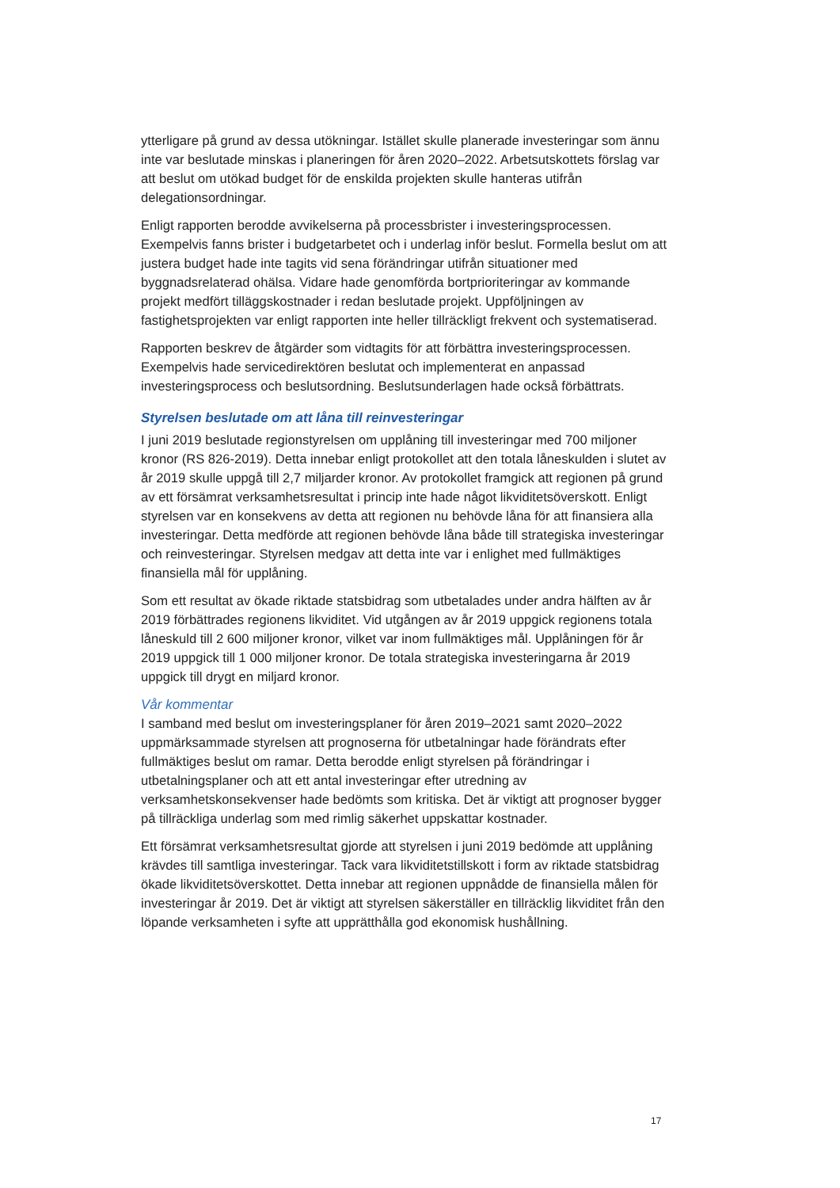ytterligare på grund av dessa utökningar. Istället skulle planerade investeringar som ännu inte var beslutade minskas i planeringen för åren 2020–2022. Arbetsutskottets förslag var att beslut om utökad budget för de enskilda projekten skulle hanteras utifrån delegationsordningar.
Enligt rapporten berodde avvikelserna på processbrister i investeringsprocessen. Exempelvis fanns brister i budgetarbetet och i underlag inför beslut. Formella beslut om att justera budget hade inte tagits vid sena förändringar utifrån situationer med byggnadsrelaterad ohälsa. Vidare hade genomförda bortprioriteringar av kommande projekt medfört tilläggskostnader i redan beslutade projekt. Uppföljningen av fastighetsprojekten var enligt rapporten inte heller tillräckligt frekvent och systematiserad.
Rapporten beskrev de åtgärder som vidtagits för att förbättra investeringsprocessen. Exempelvis hade servicedirektören beslutat och implementerat en anpassad investeringsprocess och beslutsordning. Beslutsunderlagen hade också förbättrats.
Styrelsen beslutade om att låna till reinvesteringar
I juni 2019 beslutade regionstyrelsen om upplåning till investeringar med 700 miljoner kronor (RS 826-2019). Detta innebar enligt protokollet att den totala låneskulden i slutet av år 2019 skulle uppgå till 2,7 miljarder kronor. Av protokollet framgick att regionen på grund av ett försämrat verksamhetsresultat i princip inte hade något likviditetsöverskott. Enligt styrelsen var en konsekvens av detta att regionen nu behövde låna för att finansiera alla investeringar. Detta medförde att regionen behövde låna både till strategiska investeringar och reinvesteringar. Styrelsen medgav att detta inte var i enlighet med fullmäktiges finansiella mål för upplåning.
Som ett resultat av ökade riktade statsbidrag som utbetalades under andra hälften av år 2019 förbättrades regionens likviditet. Vid utgången av år 2019 uppgick regionens totala låneskuld till 2 600 miljoner kronor, vilket var inom fullmäktiges mål. Upplåningen för år 2019 uppgick till 1 000 miljoner kronor. De totala strategiska investeringarna år 2019 uppgick till drygt en miljard kronor.
Vår kommentar
I samband med beslut om investeringsplaner för åren 2019–2021 samt 2020–2022 uppmärksammade styrelsen att prognoserna för utbetalningar hade förändrats efter fullmäktiges beslut om ramar. Detta berodde enligt styrelsen på förändringar i utbetalningsplaner och att ett antal investeringar efter utredning av verksamhetskonsekvenser hade bedömts som kritiska. Det är viktigt att prognoser bygger på tillräckliga underlag som med rimlig säkerhet uppskattar kostnader.
Ett försämrat verksamhetsresultat gjorde att styrelsen i juni 2019 bedömde att upplåning krävdes till samtliga investeringar. Tack vara likviditetstillskott i form av riktade statsbidrag ökade likviditetsöverskottet. Detta innebar att regionen uppnådde de finansiella målen för investeringar år 2019. Det är viktigt att styrelsen säkerställer en tillräcklig likviditet från den löpande verksamheten i syfte att upprätthålla god ekonomisk hushållning.
17